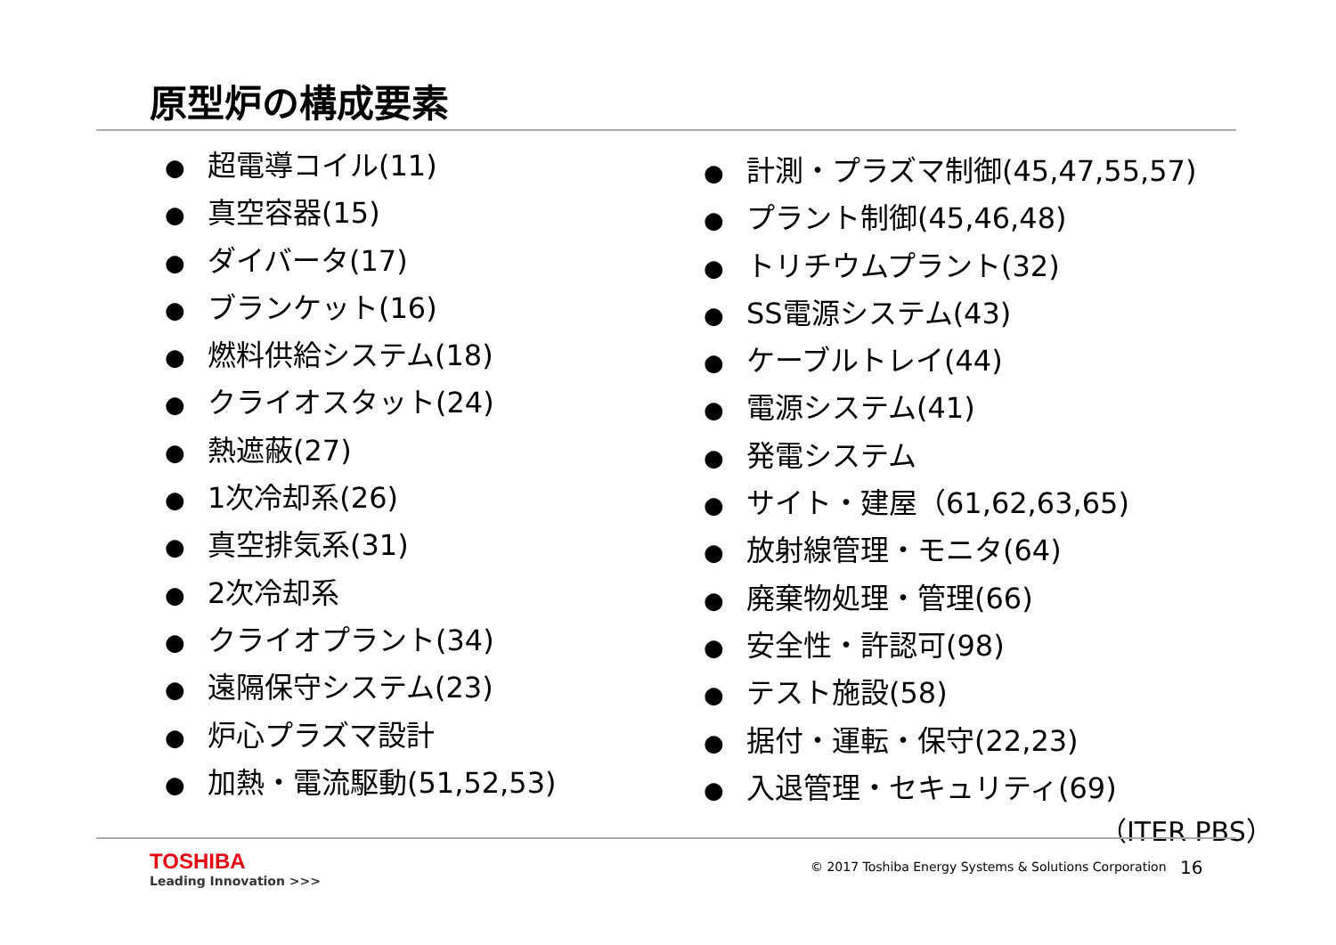原型炉の構成要素
● 超電導コイル(11)
● 真空容器(15)
● ダイバータ(17)
● ブランケット(16)
● 燃料供給システム(18)
● クライオスタット(24)
● 熱遮蔽(27)
● 1次冷却系(26)
● 真空排気系(31)
● 2次冷却系
● クライオプラント(34)
● 遠隔保守システム(23)
● 炉心プラズマ設計
● 加熱・電流駆動(51,52,53)
● 計測・プラズマ制御(45,47,55,57)
● プラント制御(45,46,48)
● トリチウムプラント(32)
● SS電源システム(43)
● ケーブルトレイ(44)
● 電源システム(41)
● 発電システム
● サイト・建屋（61,62,63,65)
● 放射線管理・モニタ(64)
● 廃棄物処理・管理(66)
● 安全性・許認可(98)
● テスト施設(58)
● 据付・運転・保守(22,23)
● 入退管理・セキュリティ(69)
（ITER PBS）
TOSHIBA
Leading Innovation >>>
© 2017 Toshiba Energy Systems & Solutions Corporation
16